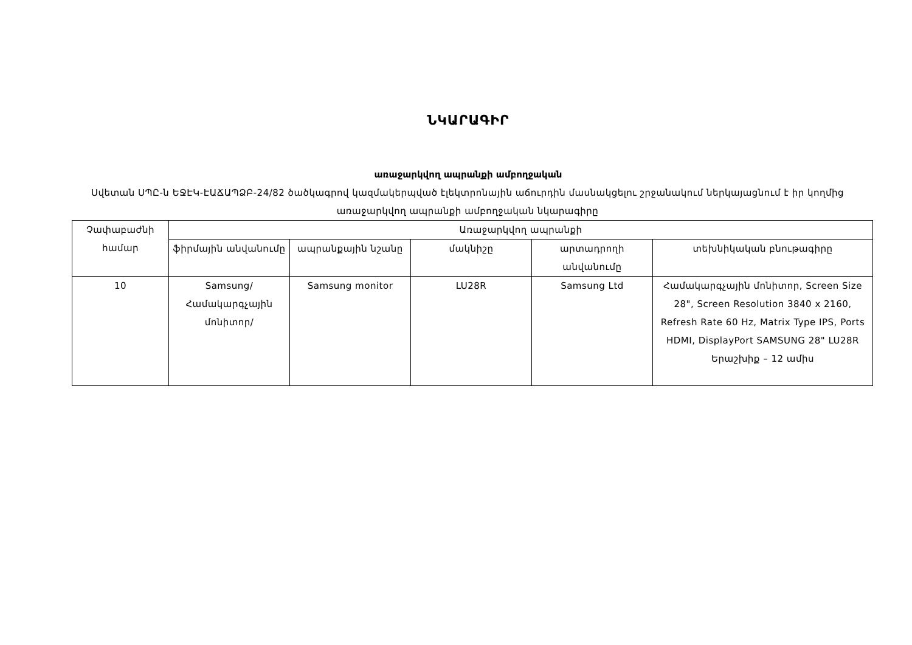ՆԿԱՐԱԳԻՐ
առաջարկվող ապրանքի ամբողջական
Սվետան ՍՊԸ-ն ԵՋԷԿ-ԷԱՃԱՊՁԲ-24/82 ծածկագրով կազմակերպված էլեկտրոնային աճուրդին մասնակցելու շրջանակում ներկայացնում է իր կողմից առաջարկվող ապրանքի ամբողջական նկարագիրը
| Չափաբաժնի համար | Առաջարկվող ապրանքի | | | | |
| --- | --- | --- | --- | --- | --- |
| | ֆիրմային անվանումը | ապրանքային նշանը | մակնիշը | արտադրողի անվանումը | տեխնիկական բնութագիրը |
| 10 | Samsung/Համակարգչային մոնիտոր/ | Samsung monitor | LU28R | Samsung Ltd | Համակարգչային մոնիտոր, Screen Size 28", Screen Resolution 3840 x 2160, Refresh Rate 60 Hz, Matrix Type IPS, Ports HDMI, DisplayPort SAMSUNG 28" LU28R Երաշխիք – 12 ամիս |